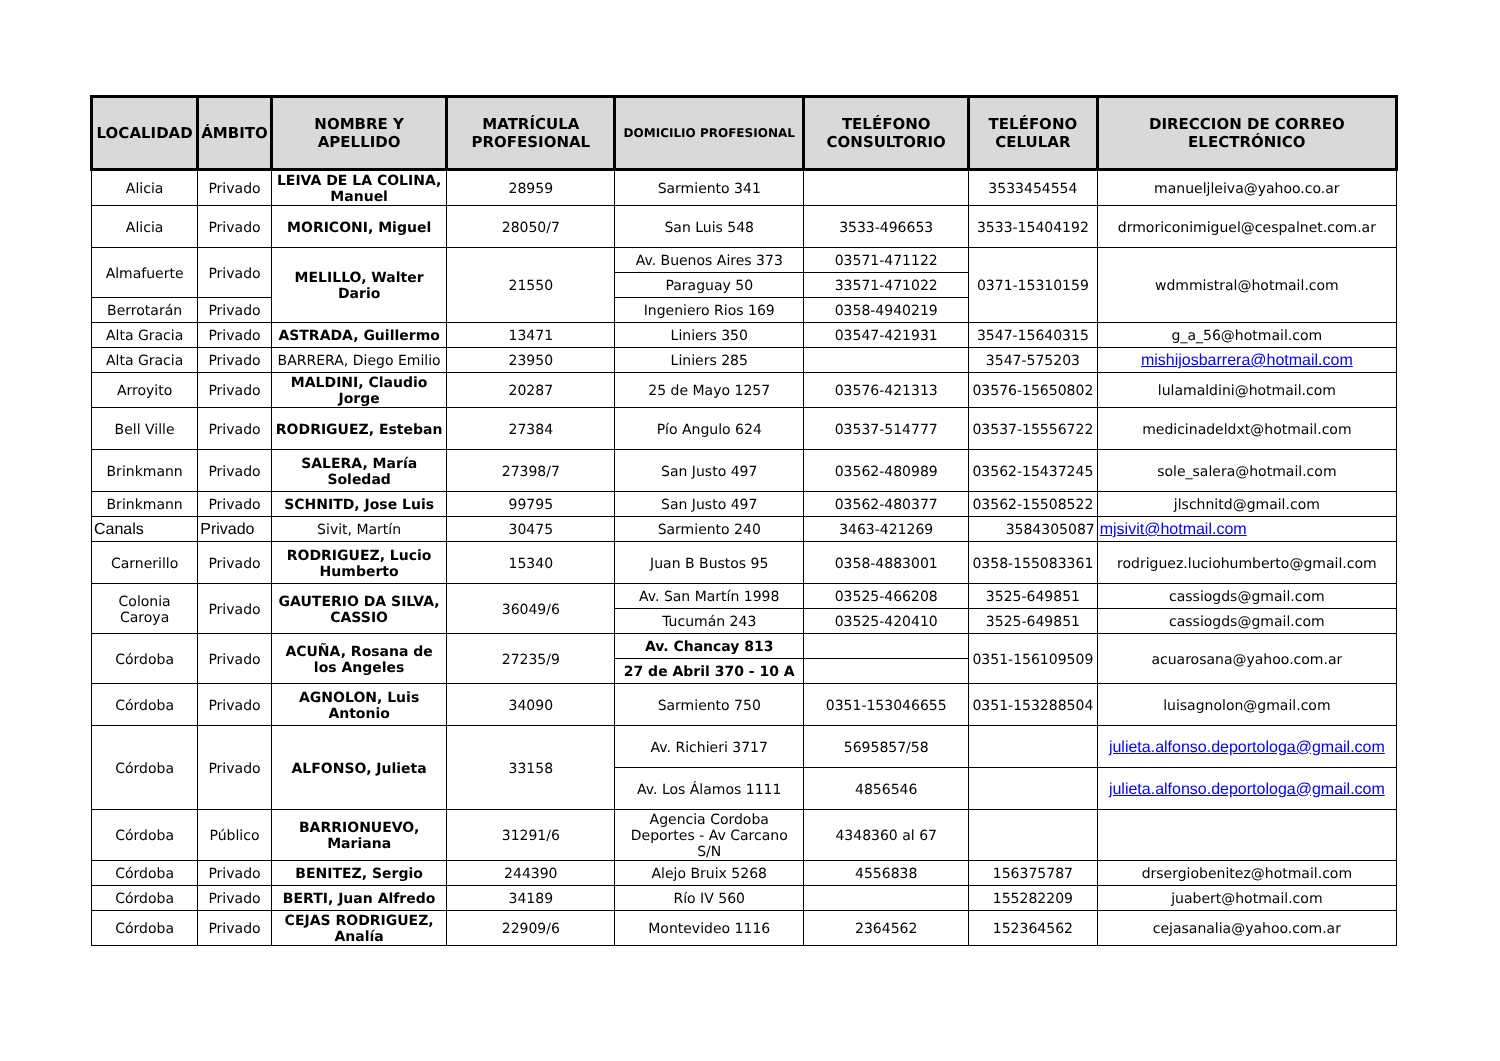| LOCALIDAD | ÁMBITO | NOMBRE Y APELLIDO | MATRÍCULA PROFESIONAL | DOMICILIO PROFESIONAL | TELÉFONO CONSULTORIO | TELÉFONO CELULAR | DIRECCION DE CORREO ELECTRÓNICO |
| --- | --- | --- | --- | --- | --- | --- | --- |
| Alicia | Privado | LEIVA DE LA COLINA, Manuel | 28959 | Sarmiento 341 | | 3533454554 | manueljleiva@yahoo.co.ar |
| Alicia | Privado | MORICONI, Miguel | 28050/7 | San Luis 548 | 3533-496653 | 3533-15404192 | drmoriconimiguel@cespalnet.com.ar |
| Almafuerte | Privado | MELILLO, Walter Dario | 21550 | Av. Buenos Aires 373 | 03571-471122 | 0371-15310159 | wdmmistral@hotmail.com |
| | | | | Paraguay 50 | 33571-471022 | | |
| Berrotarán | Privado | | | Ingeniero Rios 169 | 0358-4940219 | | |
| Alta Gracia | Privado | ASTRADA, Guillermo | 13471 | Liniers 350 | 03547-421931 | 3547-15640315 | g_a_56@hotmail.com |
| Alta Gracia | Privado | BARRERA, Diego Emilio | 23950 | Liniers 285 | | 3547-575203 | mishijosbarrera@hotmail.com |
| Arroyito | Privado | MALDINI, Claudio Jorge | 20287 | 25 de Mayo 1257 | 03576-421313 | 03576-15650802 | lulamaldini@hotmail.com |
| Bell Ville | Privado | RODRIGUEZ, Esteban | 27384 | Pío Angulo 624 | 03537-514777 | 03537-15556722 | medicinadeldxt@hotmail.com |
| Brinkmann | Privado | SALERA, María Soledad | 27398/7 | San Justo 497 | 03562-480989 | 03562-15437245 | sole_salera@hotmail.com |
| Brinkmann | Privado | SCHNITD, Jose Luis | 99795 | San Justo 497 | 03562-480377 | 03562-15508522 | jlschnitd@gmail.com |
| Canals | Privado | Sivit, Martín | 30475 | Sarmiento 240 | 3463-421269 | 3584305087 | mjsivit@hotmail.com |
| Carnerillo | Privado | RODRIGUEZ, Lucio Humberto | 15340 | Juan B Bustos 95 | 0358-4883001 | 0358-155083361 | rodriguez.luciohumberto@gmail.com |
| Colonia Caroya | Privado | GAUTERIO DA SILVA, CASSIO | 36049/6 | Av. San Martín 1998 | 03525-466208 | 3525-649851 | cassiogds@gmail.com |
| | | | | Tucumán 243 | 03525-420410 | 3525-649851 | cassiogds@gmail.com |
| Córdoba | Privado | ACUÑA, Rosana de los Angeles | 27235/9 | Av. Chancay 813 | | 0351-156109509 | acuarosana@yahoo.com.ar |
| | | | | 27 de Abril 370 - 10 A | | | |
| Córdoba | Privado | AGNOLON, Luis Antonio | 34090 | Sarmiento 750 | 0351-153046655 | 0351-153288504 | luisagnolon@gmail.com |
| Córdoba | Privado | ALFONSO, Julieta | 33158 | Av. Richieri 3717 | 5695857/58 | | julieta.alfonso.deportologa@gmail.com |
| | | | | Av. Los Álamos 1111 | 4856546 | | julieta.alfonso.deportologa@gmail.com |
| Córdoba | Público | BARRIONUEVO, Mariana | 31291/6 | Agencia Cordoba Deportes - Av Carcano S/N | 4348360 al 67 | | |
| Córdoba | Privado | BENITEZ, Sergio | 244390 | Alejo Bruix 5268 | 4556838 | 156375787 | drsergiobenitez@hotmail.com |
| Córdoba | Privado | BERTI, Juan Alfredo | 34189 | Río IV 560 | | 155282209 | juabert@hotmail.com |
| Córdoba | Privado | CEJAS RODRIGUEZ, Analía | 22909/6 | Montevideo 1116 | 2364562 | 152364562 | cejasanalia@yahoo.com.ar |